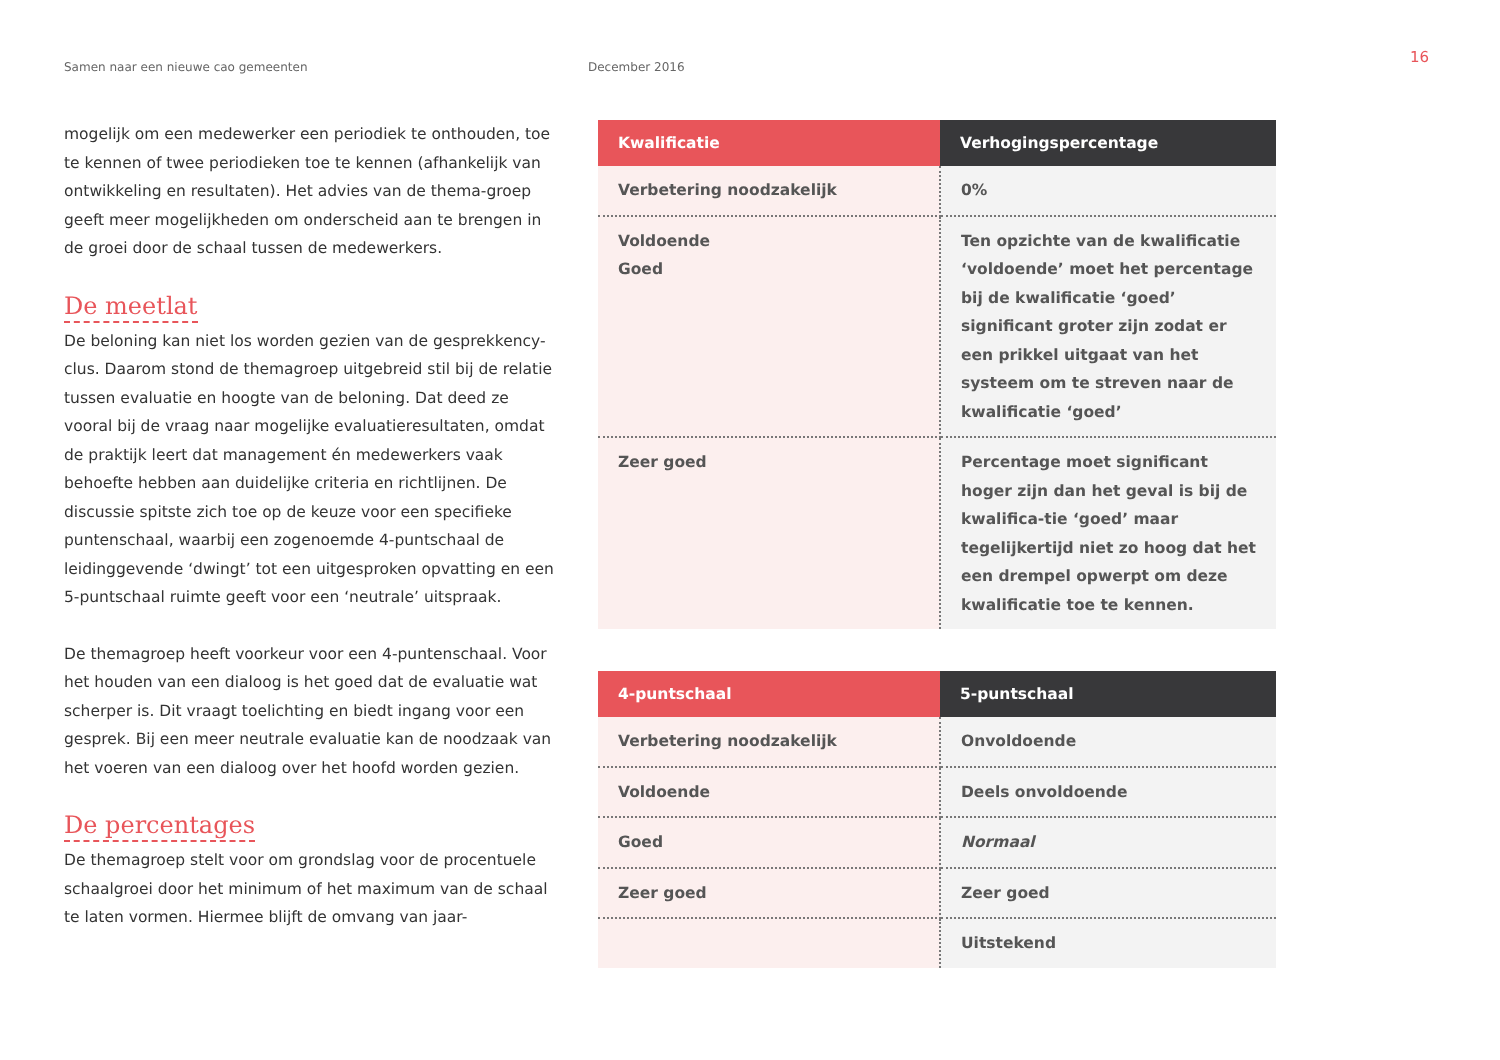Samen naar een nieuwe cao gemeenten December 2016
16
mogelijk om een medewerker een periodiek te onthouden, toe te kennen of twee periodieken toe te kennen (afhankelijk van ontwikkeling en resultaten). Het advies van de thema-groep geeft meer mogelijkheden om onderscheid aan te brengen in de groei door de schaal tussen de medewerkers.
De meetlat
De beloning kan niet los worden gezien van de gesprekkency-clus. Daarom stond de themagroep uitgebreid stil bij de relatie tussen evaluatie en hoogte van de beloning. Dat deed ze vooral bij de vraag naar mogelijke evaluatieresultaten, omdat de praktijk leert dat management én medewerkers vaak behoefte hebben aan duidelijke criteria en richtlijnen. De discussie spitste zich toe op de keuze voor een specifieke puntenschaal, waarbij een zogenoemde 4-puntschaal de leidinggevende ‘dwingt’ tot een uitgesproken opvatting en een 5-puntschaal ruimte geeft voor een ‘neutrale’ uitspraak.
De themagroep heeft voorkeur voor een 4-puntenschaal. Voor het houden van een dialoog is het goed dat de evaluatie wat scherper is. Dit vraagt toelichting en biedt ingang voor een gesprek. Bij een meer neutrale evaluatie kan de noodzaak van het voeren van een dialoog over het hoofd worden gezien.
De percentages
De themagroep stelt voor om grondslag voor de procentuele schaalgroei door het minimum of het maximum van de schaal te laten vormen. Hiermee blijft de omvang van jaar-
| Kwalificatie | Verhogingspercentage |
| --- | --- |
| Verbetering noodzakelijk | 0% |
| Voldoende Goed | Ten opzichte van de kwalificatie ‘voldoende’ moet het percentage bij de kwalificatie ‘goed’ significant groter zijn zodat er een prikkel uitgaat van het systeem om te streven naar de kwalificatie ‘goed’ |
| Zeer goed | Percentage moet significant hoger zijn dan het geval is bij de kwalifica-tie ‘goed’ maar tegelijkertijd niet zo hoog dat het een drempel opwerpt om deze kwalificatie toe te kennen. |
| 4-puntschaal | 5-puntschaal |
| --- | --- |
| Verbetering noodzakelijk | Onvoldoende |
| Voldoende | Deels onvoldoende |
| Goed | Normaal |
| Zeer goed | Zeer goed |
| | Uitstekend |